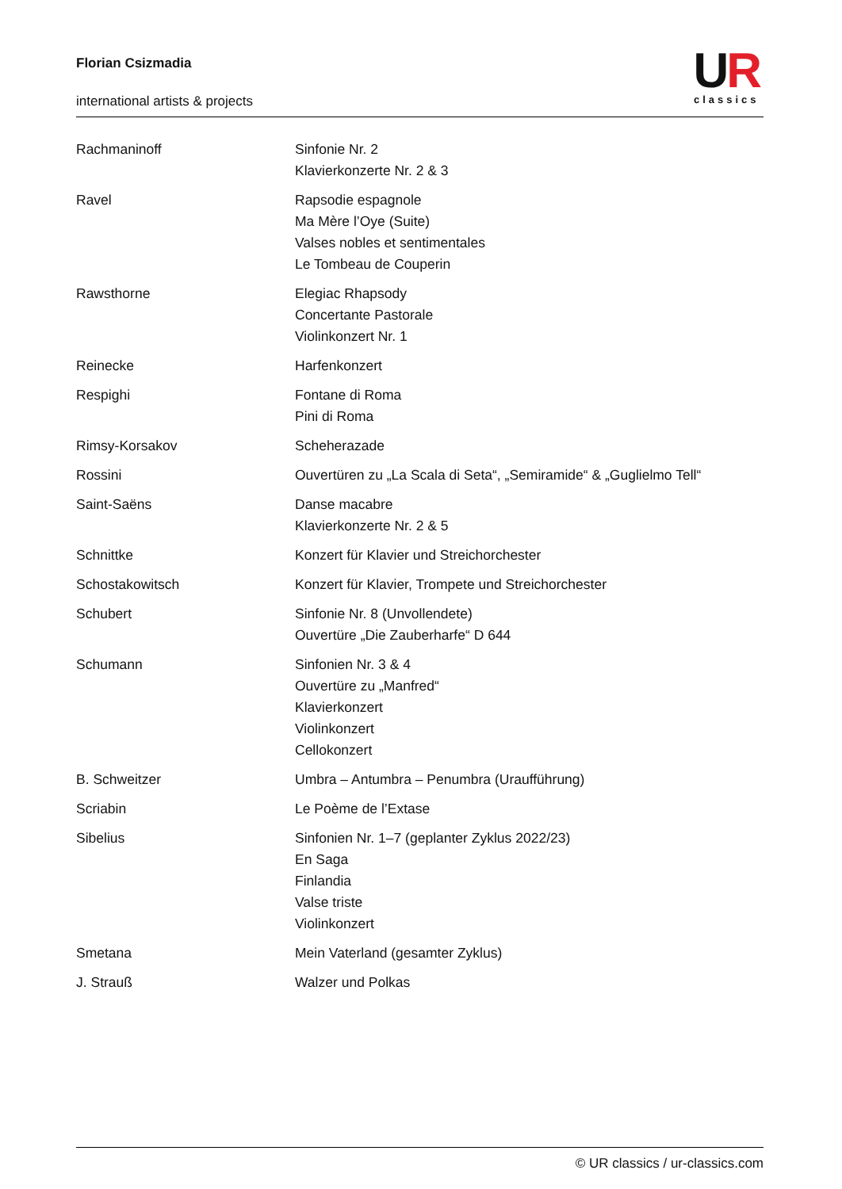Florian Csizmadia
international artists & projects
UR
classics
| Rachmaninoff | Sinfonie Nr. 2 Klavierkonzerte Nr. 2 & 3 |
| Ravel | Rapsodie espagnole Ma Mère l’Oye (Suite) Valses nobles et sentimentales Le Tombeau de Couperin |
| Rawsthorne | Elegiac Rhapsody Concertante Pastorale Violinkonzert Nr. 1 |
| Reinecke | Harfenkonzert |
| Respighi | Fontane di Roma Pini di Roma |
| Rimsy-Korsakov | Scheherazade |
| Rossini | Ouvertüren zu „La Scala di Seta“, „Semiramide“ & „Guglielmo Tell“ |
| Saint-Saëns | Danse macabre Klavierkonzerte Nr. 2 & 5 |
| Schnittke | Konzert für Klavier und Streichorchester |
| Schostakowitsch | Konzert für Klavier, Trompete und Streichorchester |
| Schubert | Sinfonie Nr. 8 (Unvollendete) Ouvertüre „Die Zauberharfe“ D 644 |
| Schumann | Sinfonien Nr. 3 & 4 Ouvertüre zu „Manfred“ Klavierkonzert Violinkonzert Cellokonzert |
| B. Schweitzer | Umbra – Antumbra – Penumbra (Uraufführung) |
| Scriabin | Le Poème de l’Extase |
| Sibelius | Sinfonien Nr. 1–7 (geplanter Zyklus 2022/23) En Saga Finlandia Valse triste Violinkonzert |
| Smetana | Mein Vaterland (gesamter Zyklus) |
| J. Strauß | Walzer und Polkas |
© UR classics / ur-classics.com